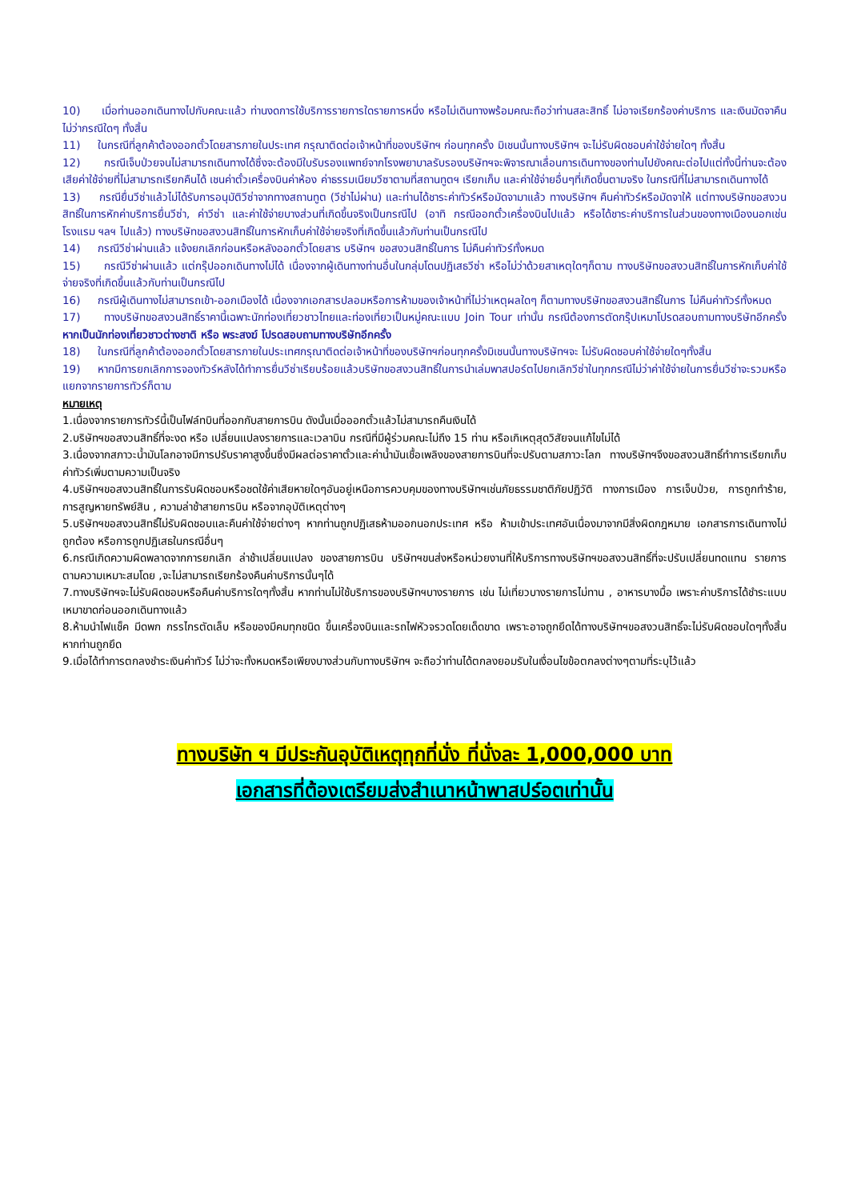10) เมื่อท่านออกเดินทางไปกับคณะแล้ว ท่านงดการใช้บริการรายการใดรายการหนึ่ง หรือไม่เดินทางพร้อมคณะถือว่าท่านสละสิทธิ์ ไม่อาจเรียกร้องค่าบริการ และเงินมัดจาคืน ไม่ว่ากรณีใดๆ ทั้งสิ้น
11) ในกรณีที่ลูกค้าต้องออกตั๋วโดยสารภายในประเทศ กรุณาติดต่อเจ้าหน้าที่ของบริษัทฯ ก่อนทุกครั้ง มิเชนนั้นทางบริษัทฯ จะไม่รับผิดชอบค่าใช้จ่ายใดๆ ทั้งสิ้น
12) กรณีเจ็บป่วยจนไม่สามารถเดินทางได้ซึ่งจะต้องมีใบรับรองแพทย์จากโรงพยาบาลรับรองบริษัทฯจะพิจารณาเลื่อนการเดินทางของท่านไปยังคณะต่อไปแต่ทั้งนี้ท่านจะต้องเสียค่าใช้จ่ายที่ไม่สามารถเรียกคืนได้ เชนค่าตั๋วเครื่องบินค่าห้อง ค่าธรรมเนียมวีซาตามที่สถานทูตฯ เรียกเก็บ และค่าใช้จ่ายอื่นๆที่เกิดขึ้นตามจริง ในกรณีที่ไม่สามารถเดินทางได้
13) กรณียื่นวีซ่าแล้วไม่ได้รับการอนุมัติวีซ่าจากทางสถานทูต (วีซ่าไม่ผ่าน) และท่านได้ชาระค่าทัวร์หรือมัดจามาแล้ว ทางบริษัทฯ คืนค่าทัวร์หรือมัดจาให้ แต่ทางบริษัทขอสงวนสิทธิ์ในการหักค่าบริการยื่นวีซ่า, ค่าวีซ่า และค่าใช้จ่ายบางส่วนที่เกิดขึ้นจริงเป็นกรณีไป (อาทิ กรณีออกตั๋วเครื่องบินไปแล้ว หรือได้ชาระค่าบริการในส่วนของทางเมืองนอกเช่น โรงแรม ฯลฯ ไปแล้ว) ทางบริษัทขอสงวนสิทธิ์ในการหักเก็บค่าใช้จ่ายจริงที่เกิดขึ้นแล้วกับท่านเป็นกรณีไป
14) กรณีวีซ่าผ่านแล้ว แจ้งยกเลิกก่อนหรือหลังออกตั๋วโดยสาร บริษัทฯ ขอสงวนสิทธิ์ในการ ไม่คืนค่าทัวร์ทั้งหมด
15) กรณีวีซ่าผ่านแล้ว แต่กรุ๊ปออกเดินทางไม่ได้ เนื่องจากผู้เดินทางท่านอื่นในกลุ่มโดนปฏิเสธวีซ่า หรือไม่ว่าด้วยสาเหตุใดๆก็ตาม ทางบริษัทขอสงวนสิทธิ์ในการหักเก็บค่าใช้จ่ายจริงที่เกิดขึ้นแล้วกับท่านเป็นกรณีไป
16) กรณีผู้เดินทางไม่สามารถเข้า-ออกเมืองได้ เนื่องจากเอกสารปลอมหรือการห้ามของเจ้าหน้าที่ไม่ว่าเหตุผลใดๆ ก็ตามทางบริษัทขอสงวนสิทธิ์ในการ ไม่คืนค่าทัวร์ทั้งหมด
17) ทางบริษัทขอสงวนสิทธิ์ราคานี้เฉพาะนักท่องเที่ยวชาวไทยและท่องเที่ยวเป็นหมู่คณะแบบ Join Tour เท่านั้น กรณีต้องการตัดกรุ๊ปเหมาโปรดสอบถามทางบริษัทอีกครั้ง หากเป็นนักท่องเที่ยวชาวต่างชาติ หรือ พระสงฆ์ โปรดสอบถามทางบริษัทอีกครั้ง
18) ในกรณีที่ลูกค้าต้องออกตั๋วโดยสารภายในประเทศกรุณาติดต่อเจ้าหน้าที่ของบริษัทฯก่อนทุกครั้งมิเชนนั้นทางบริษัทฯจะ ไม่รับผิดชอบค่าใช้จ่ายใดๆทั้งสิ้น
19) หากมีการยกเลิกการจองทัวร์หลังได้ทำการยื่นวีซ่าเรียบร้อยแล้วบริษัทขอสงวนสิทธิ์ในการนำเล่มพาสปอร์ตไปยกเลิกวีซ่าในทุกกรณีไม่ว่าค่าใช้จ่ายในการยื่นวีซ่าจะรวมหรือแยกจากรายการทัวร์ก็ตาม
หมายเหตุ
1.เนื่องจากรายการทัวร์นี้เป็นไฟล์ทบินที่ออกกับสายการบิน ดังนั้นเมื่อออกตั๋วแล้วไม่สามารถคืนเงินได้
2.บริษัทฯขอสงวนสิทธิ์ที่จะงด หรือ เปลี่ยนแปลงรายการและเวลาบิน กรณีที่มีผู้ร่วมคณะไม่ถึง 15 ท่าน หรือเกิเหตุสุดวิสัยจนแก้ไขไม่ได้
3.เนื่องจากสภาวะน้ำมันโลกอาจมีการปรับราคาสูงขึ้นซึ่งมีผลต่อราคาตั๋วและค่าน้ำมันเชื้อเพลิงของสายการบินที่จะปรับตามสภาวะโลก ทางบริษัทฯจึงขอสงวนสิทธิ์ทำการเรียกเก็บค่าทัวร์เพิ่มตามความเป็นจริง
4.บริษัทฯขอสงวนสิทธิ์ในการรับผิดชอบหรือชดใช้ค่าเสียหายใดๆอันอยู่เหนือการควบคุมของทางบริษัทฯเช่นภัยธรรมชาติภัยปฏิวัติ ทางการเมือง การเจ็บป่วย, การถูกทำร้าย, การสูญหายทรัพย์สิน , ความล่าช้าสายการบิน หรือจากอุบัติเหตุต่างๆ
5.บริษัทฯขอสงวนสิทธิ์ไม่รับผิดชอบและคืนค่าใช้จ่ายต่างๆ หากท่านถูกปฏิเสธห้ามออกนอกประเทศ หรือ ห้ามเข้าประเทศอันเนื่องมาจากมีสิ่งผิดกฎหมาย เอกสารการเดินทางไม่ถูกต้อง หรือการถูกปฏิเสธในกรณีอื่นๆ
6.กรณีเกิดความผิดพลาดจากการยกเลิก ล่าช้าเปลี่ยนแปลง ของสายการบิน บริษัทฯขนส่งหรือหน่วยงานที่ให้บริการทางบริษัทฯขอสงวนสิทธิ์ที่จะปรับเปลี่ยนทดแทน รายการตามความเหมาะสมโดย ,จะไม่สามารถเรียกร้องคืนค่าบริการนั้นๆได้
7.ทางบริษัทฯจะไม่รับผิดชอบหรือคืนค่าบริการใดๆทั้งสิ้น หากท่านไม่ใช้บริการของบริษัทฯบางรายการ เช่น ไม่เที่ยวบางรายการไม่ทาน , อาหารบางมื้อ เพราะค่าบริการได้ชำระแบบเหมาขาดก่อนออกเดินทางแล้ว
8.ห้ามนำไฟแช็ค มีดพก กรรไกรตัดเล็บ หรือของมีคมทุกชนิด ขึ้นเครื่องบินและรถไฟหัวจรวดโดยเด็ดขาด เพราะอาจถูกยึดได้ทางบริษัทฯขอสงวนสิทธิ์จะไม่รับผิดชอบใดๆทั้งสิ้นหากท่านถูกยึด
9.เมื่อได้ทำการตกลงชำระเงินค่าทัวร์ ไม่ว่าจะทั้งหมดหรือเพียงบางส่วนกับทางบริษัทฯ จะถือว่าท่านได้ตกลงยอมรับในเงื่อนไขข้อตกลงต่างๆตามที่ระบุไว้แล้ว
ทางบริษัท ฯ มีประกันอุบัติเหตุทุกที่นั่ง ที่นั่งละ 1,000,000 บาท
เอกสารที่ต้องเตรียมส่งสำเนาหน้าพาสปร์อตเท่านั้น